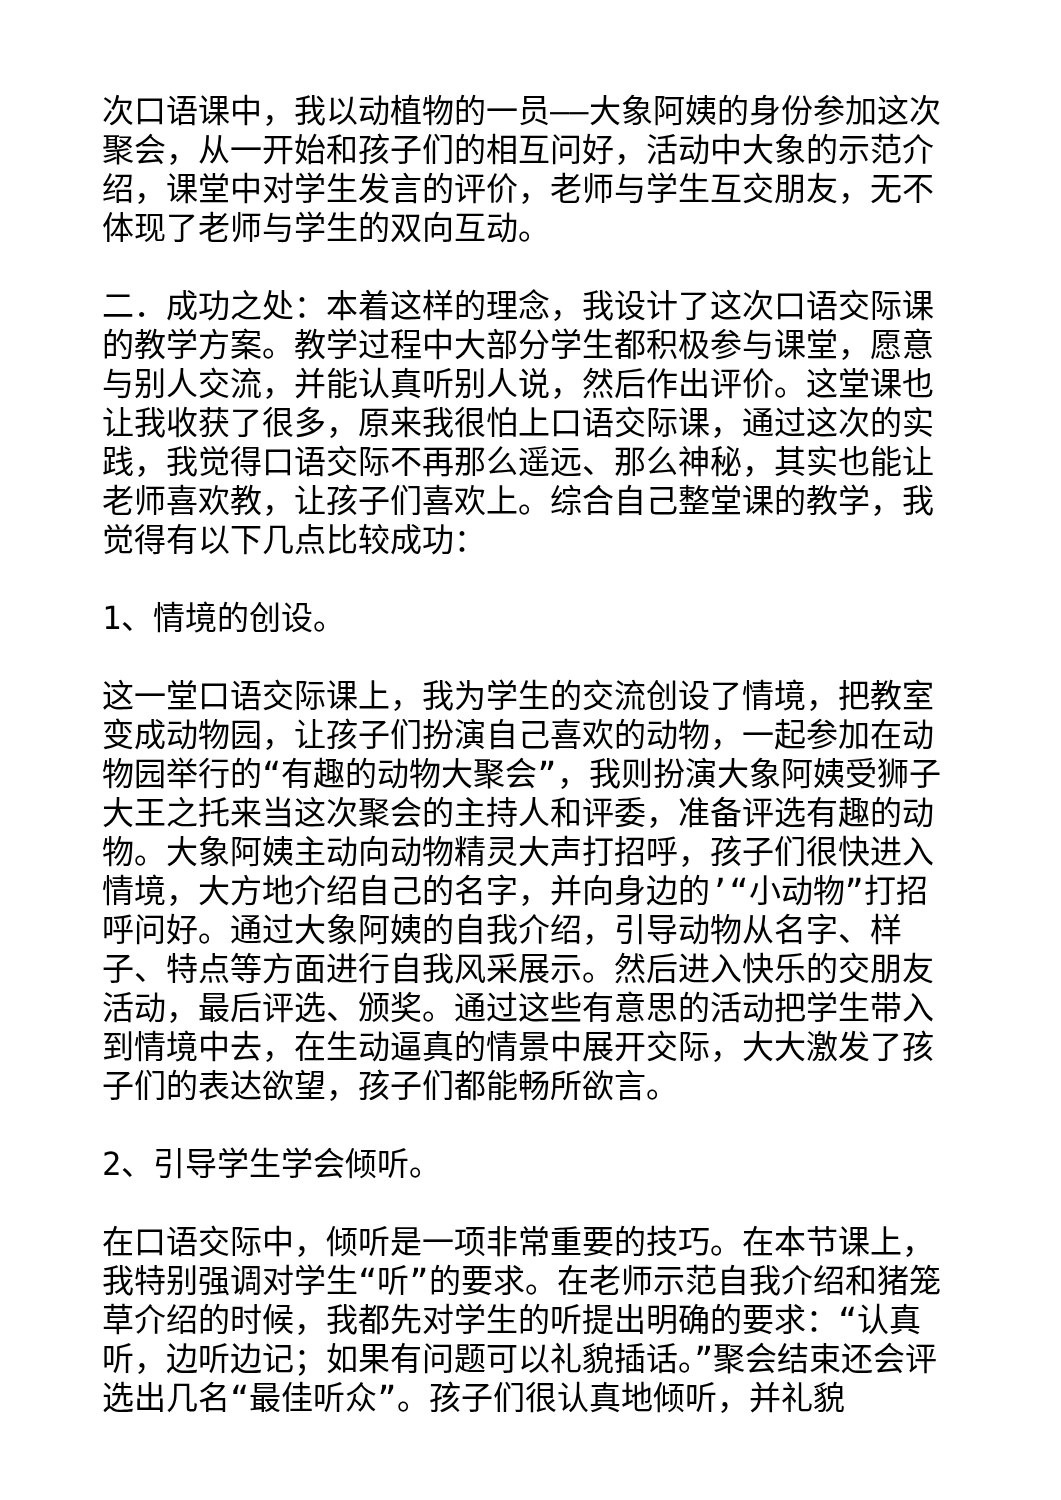次口语课中，我以动植物的一员——大象阿姨的身份参加这次聚会，从一开始和孩子们的相互问好，活动中大象的示范介绍，课堂中对学生发言的评价，老师与学生互交朋友，无不体现了老师与学生的双向互动。
二．成功之处：本着这样的理念，我设计了这次口语交际课的教学方案。教学过程中大部分学生都积极参与课堂，愿意与别人交流，并能认真听别人说，然后作出评价。这堂课也让我收获了很多，原来我很怕上口语交际课，通过这次的实践，我觉得口语交际不再那么遥远、那么神秘，其实也能让老师喜欢教，让孩子们喜欢上。综合自己整堂课的教学，我觉得有以下几点比较成功：
1、情境的创设。
这一堂口语交际课上，我为学生的交流创设了情境，把教室变成动物园，让孩子们扮演自己喜欢的动物，一起参加在动物园举行的“有趣的动物大聚会”，我则扮演大象阿姨受狮子大王之托来当这次聚会的主持人和评委，准备评选有趣的动物。大象阿姨主动向动物精灵大声打招呼，孩子们很快进入情境，大方地介绍自己的名字，并向身边的’“小动物”打招呼问好。通过大象阿姨的自我介绍，引导动物从名字、样子、特点等方面进行自我风采展示。然后进入快乐的交朋友活动，最后评选、颁奖。通过这些有意思的活动把学生带入到情境中去，在生动逼真的情景中展开交际，大大激发了孩子们的表达欲望，孩子们都能畅所欲言。
2、引导学生学会倾听。
在口语交际中，倾听是一项非常重要的技巧。在本节课上，我特别强调对学生“听”的要求。在老师示范自我介绍和猪笼草介绍的时候，我都先对学生的听提出明确的要求：“认真听，边听边记；如果有问题可以礼貌插话。”聚会结束还会评选出几名“最佳听众”。孩子们很认真地倾听，并礼貌